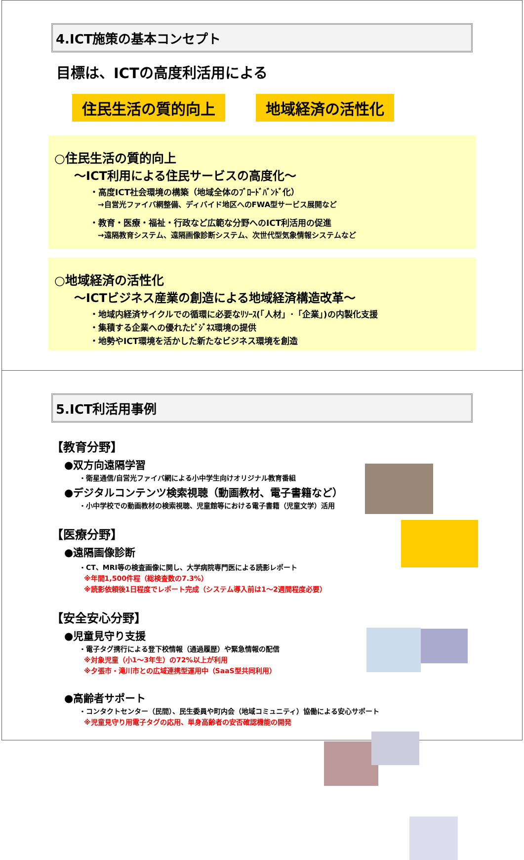4.ICT施策の基本コンセプト
目標は、ICTの高度利活用による
住民生活の質的向上 地域経済の活性化
○住民生活の質的向上
～ICT利用による住民サービスの高度化～
・高度ICT社会環境の構築（地域全体のﾌﾞﾛｰﾄﾞﾊﾞﾝﾄﾞ化）
→自営光ファイバ網整備、ディバイド地区へのFWA型サービス展開など
・教育・医療・福祉・行政など広範な分野へのICT利活用の促進
→遠隔教育システム、遠隔画像診断システム、次世代型気象情報システムなど
○地域経済の活性化
～ICTビジネス産業の創造による地域経済構造改革～
・地域内経済サイクルでの循環に必要なﾘｿｰｽ(「人材」･「企業」)の内製化支援
・集積する企業への優れたﾋﾞｼﾞﾈｽ環境の提供
・地勢やICT環境を活かした新たなビジネス環境を創造
5.ICT利活用事例
【教育分野】
●双方向遠隔学習
・衛星通信/自営光ファイバ網による小中学生向けオリジナル教育番組
●デジタルコンテンツ検索視聴（動画教材、電子書籍など）
・小中学校での動画教材の検索視聴、児童館等における電子書籍（児童文学）活用
【医療分野】
●遠隔画像診断
・CT、MRI等の検査画像に関し、大学病院専門医による読影レポート
※年間1,500件程（総検査数の7.3%）
※読影依頼後1日程度でレポート完成（システム導入前は1～2週間程度必要）
【安全安心分野】
●児童見守り支援
・電子タグ携行による登下校情報（通過履歴）や緊急情報の配信
※対象児童（小1～3年生）の72%以上が利用
※夕張市・滝川市との広域連携型運用中（SaaS型共同利用）
●高齢者サポート
・コンタクトセンター（民間）、民生委員や町内会（地域コミュニティ）協働による安心サポート
※児童見守り用電子タグの応用、単身高齢者の安否確認機能の開発